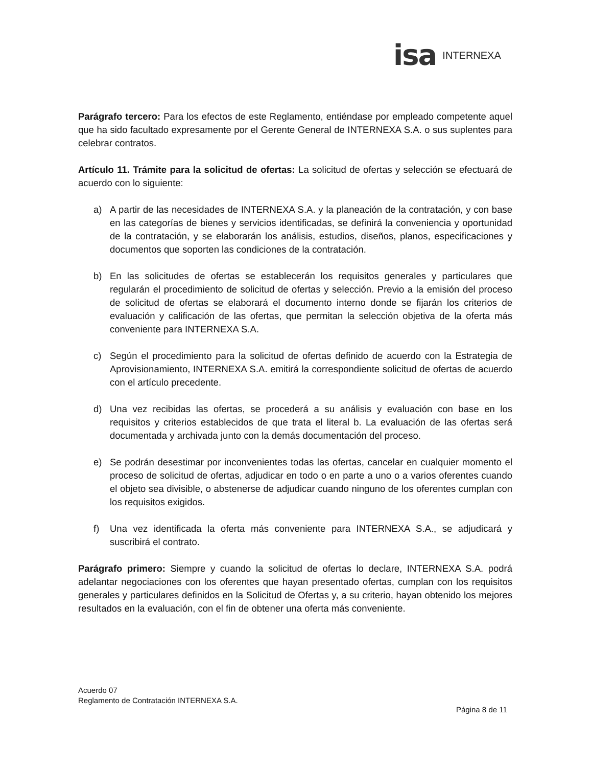isa INTERNEXA
Parágrafo tercero: Para los efectos de este Reglamento, entiéndase por empleado competente aquel que ha sido facultado expresamente por el Gerente General de INTERNEXA S.A. o sus suplentes para celebrar contratos.
Artículo 11. Trámite para la solicitud de ofertas: La solicitud de ofertas y selección se efectuará de acuerdo con lo siguiente:
a) A partir de las necesidades de INTERNEXA S.A. y la planeación de la contratación, y con base en las categorías de bienes y servicios identificadas, se definirá la conveniencia y oportunidad de la contratación, y se elaborarán los análisis, estudios, diseños, planos, especificaciones y documentos que soporten las condiciones de la contratación.
b) En las solicitudes de ofertas se establecerán los requisitos generales y particulares que regularán el procedimiento de solicitud de ofertas y selección. Previo a la emisión del proceso de solicitud de ofertas se elaborará el documento interno donde se fijarán los criterios de evaluación y calificación de las ofertas, que permitan la selección objetiva de la oferta más conveniente para INTERNEXA S.A.
c) Según el procedimiento para la solicitud de ofertas definido de acuerdo con la Estrategia de Aprovisionamiento, INTERNEXA S.A. emitirá la correspondiente solicitud de ofertas de acuerdo con el artículo precedente.
d) Una vez recibidas las ofertas, se procederá a su análisis y evaluación con base en los requisitos y criterios establecidos de que trata el literal b. La evaluación de las ofertas será documentada y archivada junto con la demás documentación del proceso.
e) Se podrán desestimar por inconvenientes todas las ofertas, cancelar en cualquier momento el proceso de solicitud de ofertas, adjudicar en todo o en parte a uno o a varios oferentes cuando el objeto sea divisible, o abstenerse de adjudicar cuando ninguno de los oferentes cumplan con los requisitos exigidos.
f) Una vez identificada la oferta más conveniente para INTERNEXA S.A., se adjudicará y suscribirá el contrato.
Parágrafo primero: Siempre y cuando la solicitud de ofertas lo declare, INTERNEXA S.A. podrá adelantar negociaciones con los oferentes que hayan presentado ofertas, cumplan con los requisitos generales y particulares definidos en la Solicitud de Ofertas y, a su criterio, hayan obtenido los mejores resultados en la evaluación, con el fin de obtener una oferta más conveniente.
Acuerdo 07
Reglamento de Contratación INTERNEXA S.A.
Página 8 de 11